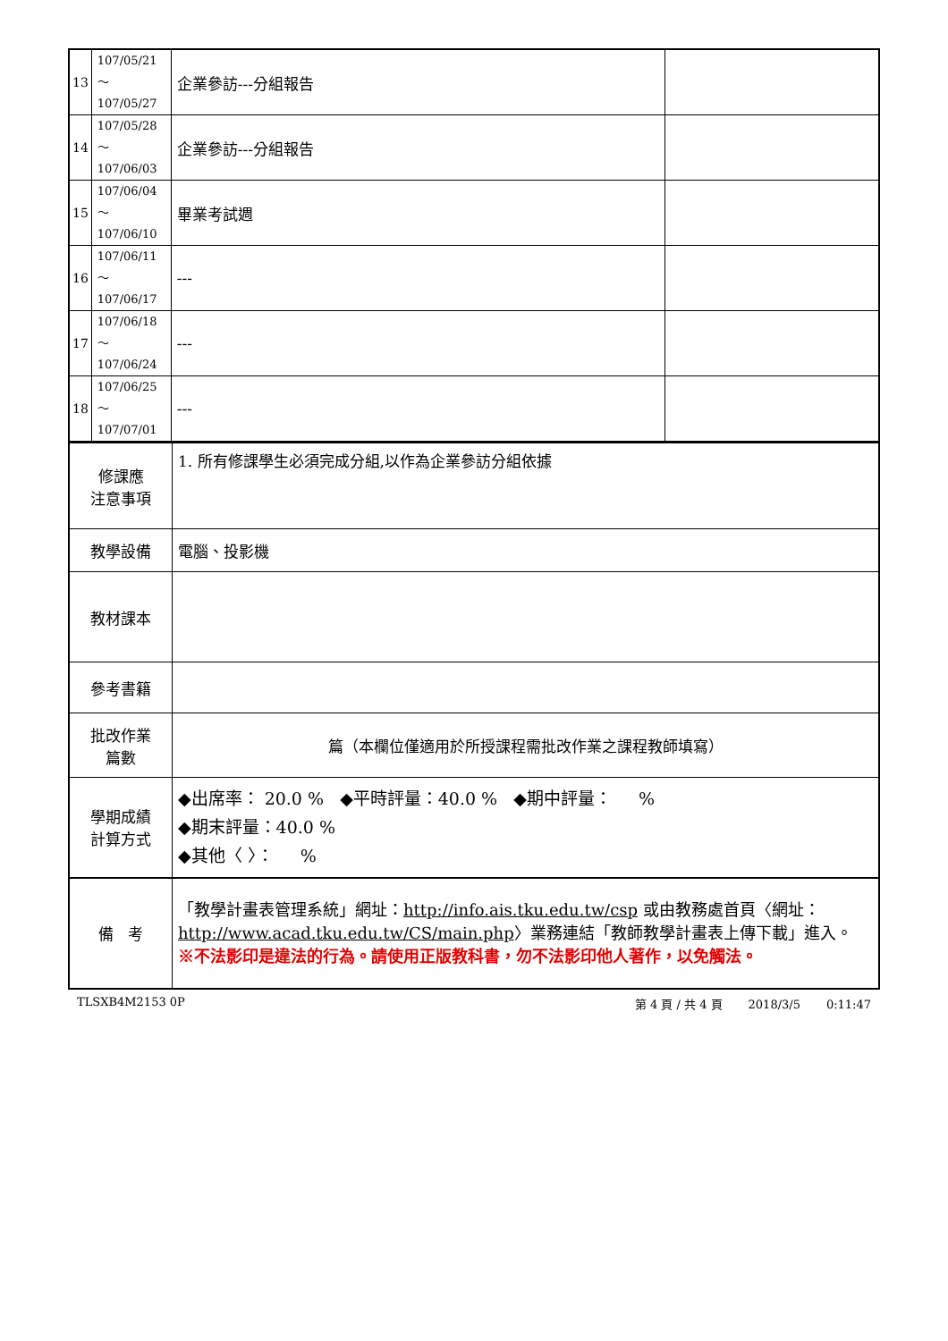| 13 | 107/05/21～ 107/05/27 | 企業參訪---分組報告 | |
| 14 | 107/05/28～ 107/06/03 | 企業參訪---分組報告 | |
| 15 | 107/06/04～ 107/06/10 | 畢業考試週 | |
| 16 | 107/06/11～ 107/06/17 | --- | |
| 17 | 107/06/18～ 107/06/24 | --- | |
| 18 | 107/06/25～ 107/07/01 | --- | |
| 修課應 注意事項 | 1. 所有修課學生必須完成分組,以作為企業參訪分組依據 |
| 教學設備 | 電腦、投影機 |
| 教材課本 | |
| 參考書籍 | |
| 批改作業 篇數 | 篇（本欄位僅適用於所授課程需批改作業之課程教師填寫） |
| 學期成績 計算方式 | ◆出席率： 20.0 % ◆平時評量：40.0 % ◆期中評量： % ◆期末評量：40.0 % ◆其他〈 〉： % |
| 備 考 | 「教學計畫表管理系統」網址： http://info.ais.tku.edu.tw/csp 或由教務處首頁〈網址： http://www.acad.tku.edu.tw/CS/main.php 〉業務連結「教師教學計畫表上傳下載」進入。 ※不法影印是違法的行為。請使用正版教科書，勿不法影印他人著作，以免觸法。 |
TLSXB4M2153 0P 第 4 頁 / 共 4 頁 2018/3/5 0:11:47